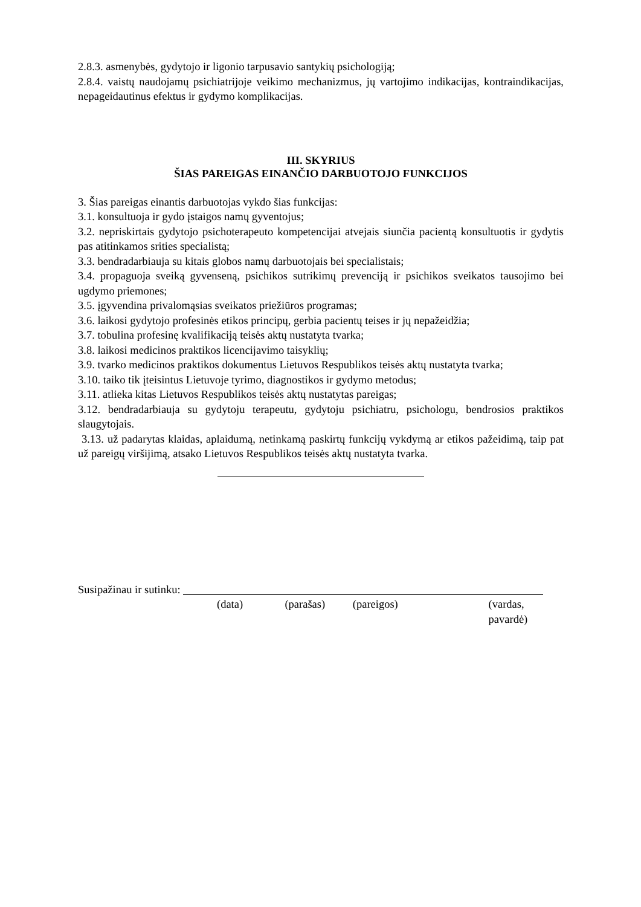2.8.3. asmenybės, gydytojo ir ligonio tarpusavio santykių psichologiją;
2.8.4. vaistų naudojamų psichiatrijoje veikimo mechanizmus, jų vartojimo indikacijas, kontraindikacijas, nepageidautinus efektus ir gydymo komplikacijas.
III. SKYRIUS
ŠIAS PAREIGAS EINANČIO DARBUOTOJO FUNKCIJOS
3. Šias pareigas einantis darbuotojas vykdo šias funkcijas:
3.1. konsultuoja ir gydo įstaigos namų gyventojus;
3.2. nepriskirtais gydytojo psichoterapeuto kompetencijai atvejais siunčia pacientą konsultuotis ir gydytis pas atitinkamos srities specialistą;
3.3. bendradarbiauja su kitais globos namų darbuotojais bei specialistais;
3.4. propaguoja sveiką gyvenseną, psichikos sutrikimų prevenciją ir psichikos sveikatos tausojimo bei ugdymo priemones;
3.5. įgyvendina privalomąsias sveikatos priežiūros programas;
3.6. laikosi gydytojo profesinės etikos principų, gerbia pacientų teises ir jų nepažeidžia;
3.7. tobulina profesinę kvalifikaciją teisės aktų nustatyta tvarka;
3.8. laikosi medicinos praktikos licencijavimo taisyklių;
3.9. tvarko medicinos praktikos dokumentus Lietuvos Respublikos teisės aktų nustatyta tvarka;
3.10. taiko tik įteisintus Lietuvoje tyrimo, diagnostikos ir gydymo metodus;
3.11. atlieka kitas Lietuvos Respublikos teisės aktų nustatytas pareigas;
3.12. bendradarbiauja su gydytoju terapeutu, gydytoju psichiatru, psichologu, bendrosios praktikos slaugytojais.
3.13. už padarytas klaidas, aplaidumą, netinkamą paskirtų funkcijų vykdymą ar etikos pažeidimą, taip pat už pareigų viršijimą, atsako Lietuvos Respublikos teisės aktų nustatyta tvarka.
Susipažinau ir sutinku:
(data) (parašas) (pareigos) (vardas, pavardė)